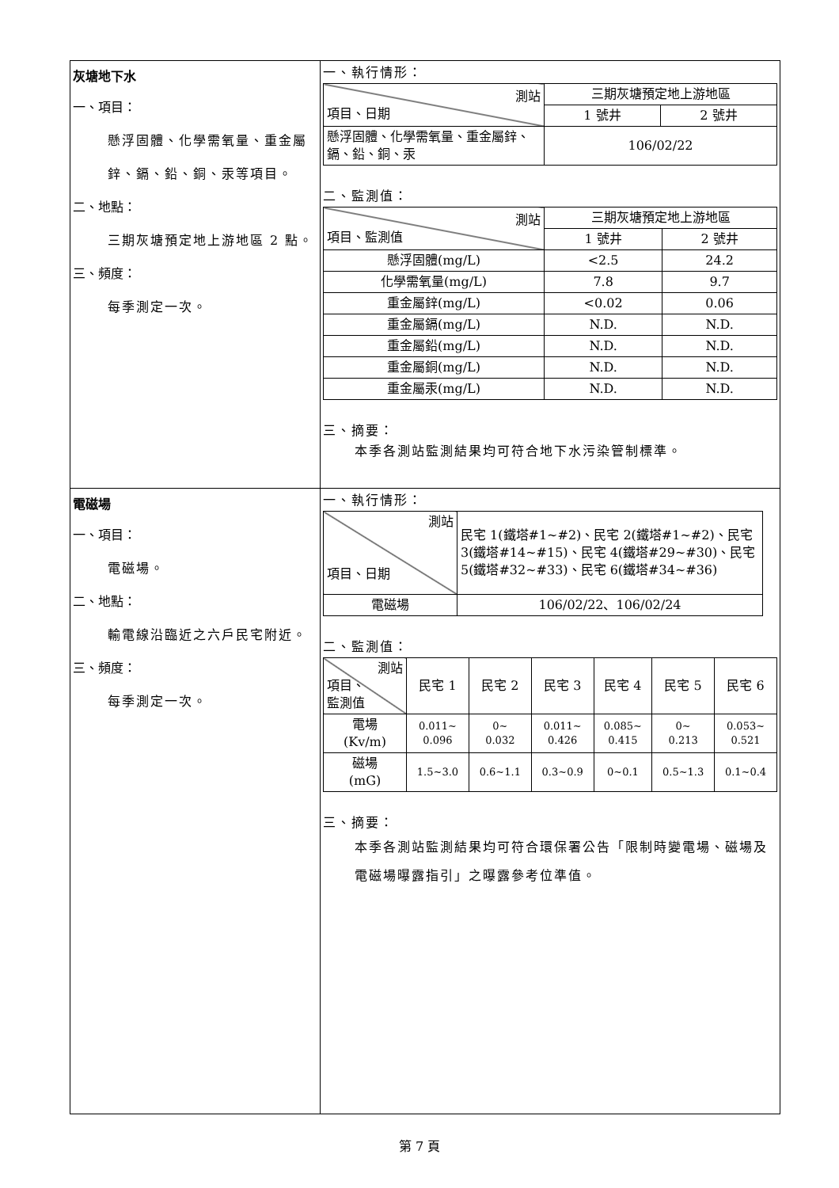| 灰塘地下水 一、項目： 懸浮固體、化學需氧量、重金屬鋅、鎘、鉛、銅、汞等項目。 二、地點： 三期灰塘預定地上游地區 2 點。 三、頻度： 每季測定一次。 | 一、執行情形： / 測站 項目、日期 / 三期灰塘預定地上游地區 / / / / 1 號井 / 2 號井 / / 懸浮固體、化學需氧量、重金屬鋅、鎘、鉛、銅、汞 / 106/02/22 / / 二、監測值： / 測站 項目、監測值 / 三期灰塘預定地上游地區 / / / / 1 號井 / 2 號井 / / 懸浮固體(mg/L) / <2.5 / 24.2 / / 化學需氧量(mg/L) / 7.8 / 9.7 / / 重金屬鋅(mg/L) / <0.02 / 0.06 / / 重金屬鎘(mg/L) / N.D. / N.D. / / 重金屬鉛(mg/L) / N.D. / N.D. / / 重金屬銅(mg/L) / N.D. / N.D. / / 重金屬汞(mg/L) / N.D. / N.D. / 三、摘要： 本季各測站監測結果均可符合地下水污染管制標準。 |
| 電磁場 一、項目： 電磁場。 二、地點： 輸電線沿臨近之六戶民宅附近。 三、頻度： 每季測定一次。 | 一、執行情形： / 測站 項目、日期 / 民宅 1(鐵塔#1~#2)、民宅 2(鐵塔#1~#2)、民宅 3(鐵塔#14~#15)、民宅 4(鐵塔#29~#30)、民宅 5(鐵塔#32~#33)、民宅 6(鐵塔#34~#36) / / 電磁場 / 106/02/22、106/02/24 / 二、監測值： / 測站 項目、 監測值 / 民宅 1 / 民宅 2 / 民宅 3 / 民宅 4 / 民宅 5 / 民宅 6 / / 電場 (Kv/m) / 0.011~ 0.096 / 0~ 0.032 / 0.011~ 0.426 / 0.085~ 0.415 / 0~ 0.213 / 0.053~ 0.521 / / 磁場 (mG) / 1.5~3.0 / 0.6~1.1 / 0.3~0.9 / 0~0.1 / 0.5~1.3 / 0.1~0.4 / 三、摘要： 本季各測站監測結果均可符合環保署公告「限制時變電場、磁場及電磁場曝露指引」之曝露參考位準值。 |
第 7 頁